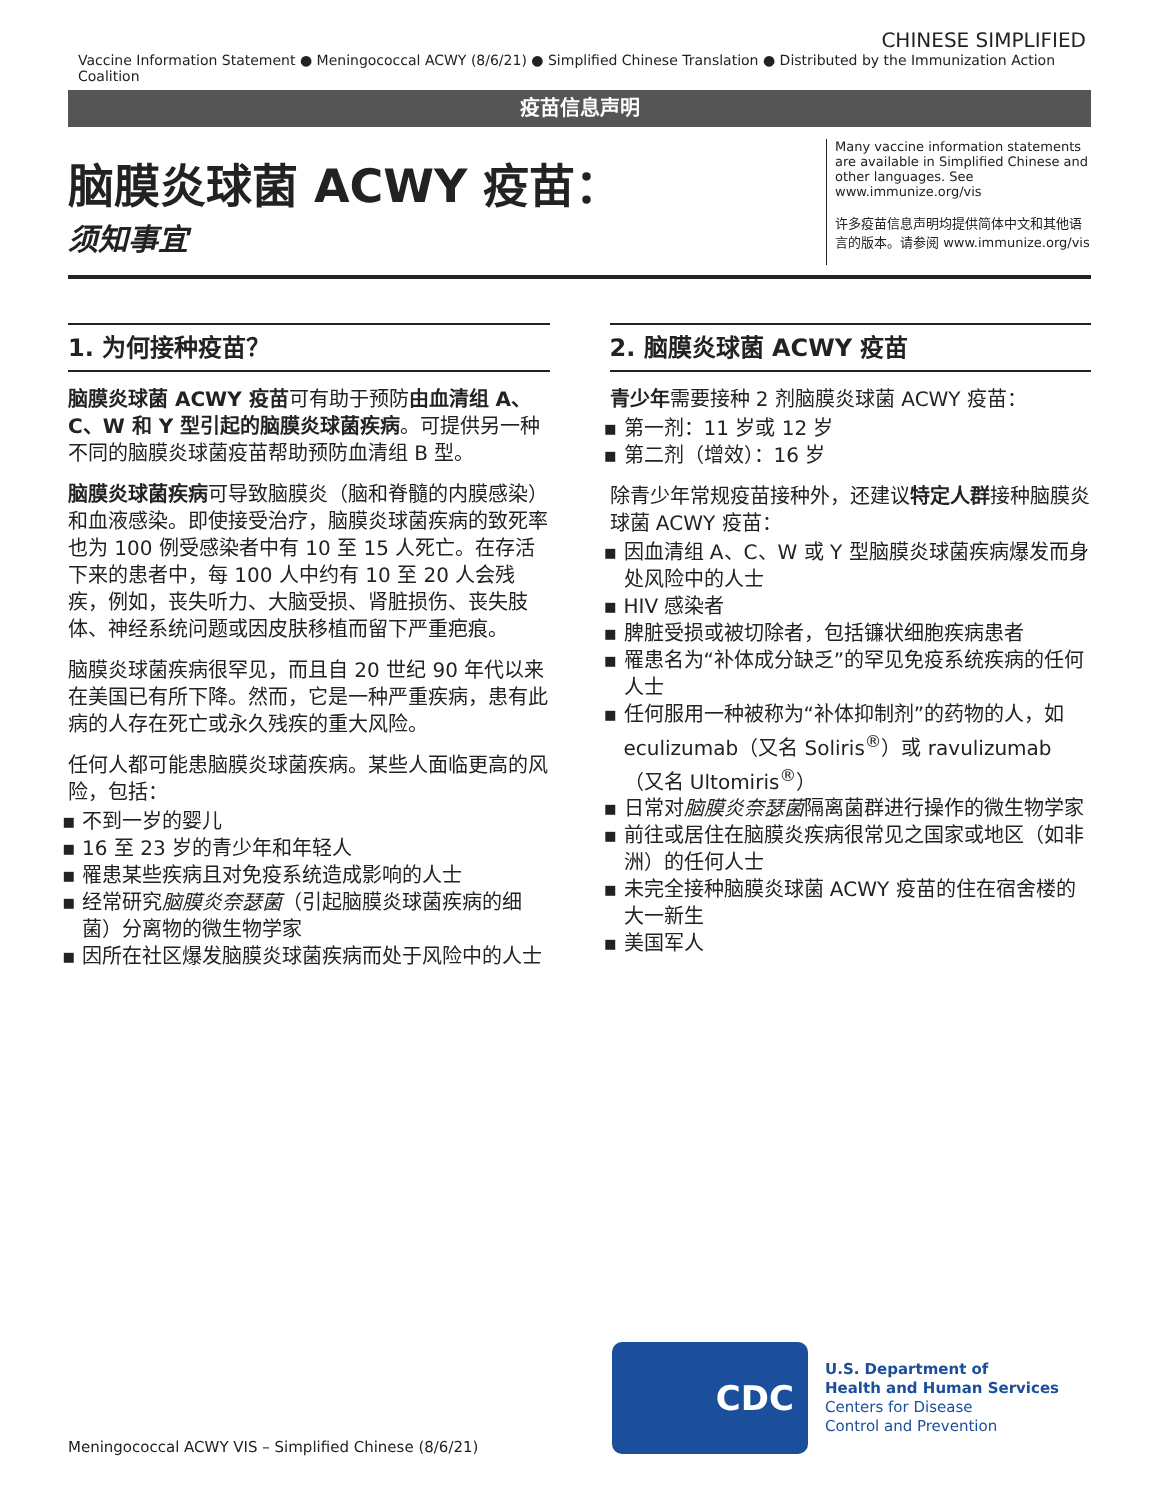CHINESE SIMPLIFIED
Vaccine Information Statement ● Meningococcal ACWY (8/6/21) ● Simplified Chinese Translation ● Distributed by the Immunization Action Coalition
疫苗信息声明
脑膜炎球菌 ACWY 疫苗：
须知事宜
Many vaccine information statements are available in Simplified Chinese and other languages. See www.immunize.org/vis
许多疫苗信息声明均提供简体中文和其他语言的版本。请参阅 www.immunize.org/vis
1. 为何接种疫苗？
脑膜炎球菌 ACWY 疫苗可有助于预防由血清组 A、C、W 和 Y 型引起的脑膜炎球菌疾病。可提供另一种不同的脑膜炎球菌疫苗帮助预防血清组 B 型。
脑膜炎球菌疾病可导致脑膜炎（脑和脊髓的内膜感染）和血液感染。即使接受治疗，脑膜炎球菌疾病的致死率也为 100 例受感染者中有 10 至 15 人死亡。在存活下来的患者中，每 100 人中约有 10 至 20 人会残疾，例如，丧失听力、大脑受损、肾脏损伤、丧失肢体、神经系统问题或因皮肤移植而留下严重疤痕。
脑膜炎球菌疾病很罕见，而且自 20 世纪 90 年代以来在美国已有所下降。然而，它是一种严重疾病，患有此病的人存在死亡或永久残疾的重大风险。
任何人都可能患脑膜炎球菌疾病。某些人面临更高的风险，包括：
不到一岁的婴儿
16 至 23 岁的青少年和年轻人
罹患某些疾病且对免疫系统造成影响的人士
经常研究脑膜炎奈瑟菌（引起脑膜炎球菌疾病的细菌）分离物的微生物学家
因所在社区爆发脑膜炎球菌疾病而处于风险中的人士
2. 脑膜炎球菌 ACWY 疫苗
青少年需要接种 2 剂脑膜炎球菌 ACWY 疫苗：
第一剂：11 岁或 12 岁
第二剂（增效）：16 岁
除青少年常规疫苗接种外，还建议特定人群接种脑膜炎球菌 ACWY 疫苗：
因血清组 A、C、W 或 Y 型脑膜炎球菌疾病爆发而身处风险中的人士
HIV 感染者
脾脏受损或被切除者，包括镰状细胞疾病患者
罹患名为“补体成分缺乏”的罕见免疫系统疾病的任何人士
任何服用一种被称为“补体抑制剂”的药物的人，如 eculizumab（又名 Soliris<sup>®</sup>）或 ravulizumab（又名 Ultomiris<sup>®</sup>）
日常对脑膜炎奈瑟菌隔离菌群进行操作的微生物学家
前往或居住在脑膜炎疾病很常见之国家或地区（如非洲）的任何人士
未完全接种脑膜炎球菌 ACWY 疫苗的住在宿舍楼的大一新生
美国军人
Meningococcal ACWY VIS – Simplified Chinese (8/6/21)
CDC
U.S. Department of
Health and Human Services
Centers for Disease
Control and Prevention